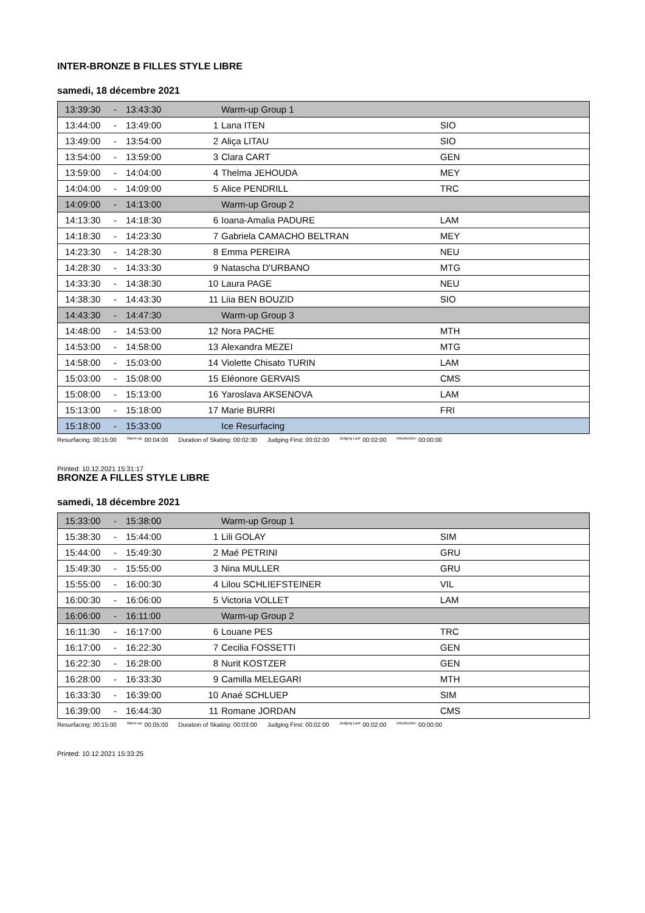INTER-BRONZE B FILLES STYLE LIBRE
samedi, 18 décembre 2021
| 13:39:30 | - | 13:43:30 | | Warm-up Group 1 | |
| 13:44:00 | - | 13:49:00 | 1 | Lana ITEN | SIO |
| 13:49:00 | - | 13:54:00 | 2 | Aliça LITAU | SIO |
| 13:54:00 | - | 13:59:00 | 3 | Clara CART | GEN |
| 13:59:00 | - | 14:04:00 | 4 | Thelma JEHOUDA | MEY |
| 14:04:00 | - | 14:09:00 | 5 | Alice PENDRILL | TRC |
| 14:09:00 | - | 14:13:00 | | Warm-up Group 2 | |
| 14:13:30 | - | 14:18:30 | 6 | Ioana-Amalia PADURE | LAM |
| 14:18:30 | - | 14:23:30 | 7 | Gabriela CAMACHO BELTRAN | MEY |
| 14:23:30 | - | 14:28:30 | 8 | Emma PEREIRA | NEU |
| 14:28:30 | - | 14:33:30 | 9 | Natascha D'URBANO | MTG |
| 14:33:30 | - | 14:38:30 | 10 | Laura PAGE | NEU |
| 14:38:30 | - | 14:43:30 | 11 | Liia BEN BOUZID | SIO |
| 14:43:30 | - | 14:47:30 | | Warm-up Group 3 | |
| 14:48:00 | - | 14:53:00 | 12 | Nora PACHE | MTH |
| 14:53:00 | - | 14:58:00 | 13 | Alexandra MEZEI | MTG |
| 14:58:00 | - | 15:03:00 | 14 | Violette Chisato TURIN | LAM |
| 15:03:00 | - | 15:08:00 | 15 | Eléonore GERVAIS | CMS |
| 15:08:00 | - | 15:13:00 | 16 | Yaroslava AKSENOVA | LAM |
| 15:13:00 | - | 15:18:00 | 17 | Marie BURRI | FRI |
| 15:18:00 | - | 15:33:00 | | Ice Resurfacing | |
Resurfacing: 00:15:00 Warm-up: 00:04:00 Duration of Skating: 00:02:30 Judging First: 00:02:00 Judging Last: 00:02:00 Introduction: 00:00:00
Printed: 10.12.2021 15:31:17
BRONZE A FILLES STYLE LIBRE
samedi, 18 décembre 2021
| 15:33:00 | - | 15:38:00 | | Warm-up Group 1 | |
| 15:38:30 | - | 15:44:00 | 1 | Lili GOLAY | SIM |
| 15:44:00 | - | 15:49:30 | 2 | Maé PETRINI | GRU |
| 15:49:30 | - | 15:55:00 | 3 | Nina MULLER | GRU |
| 15:55:00 | - | 16:00:30 | 4 | Lilou SCHLIEFSTEINER | VIL |
| 16:00:30 | - | 16:06:00 | 5 | Victoria VOLLET | LAM |
| 16:06:00 | - | 16:11:00 | | Warm-up Group 2 | |
| 16:11:30 | - | 16:17:00 | 6 | Louane PES | TRC |
| 16:17:00 | - | 16:22:30 | 7 | Cecilia FOSSETTI | GEN |
| 16:22:30 | - | 16:28:00 | 8 | Nurit KOSTZER | GEN |
| 16:28:00 | - | 16:33:30 | 9 | Camilla MELEGARI | MTH |
| 16:33:30 | - | 16:39:00 | 10 | Anaé SCHLUEP | SIM |
| 16:39:00 | - | 16:44:30 | 11 | Romane JORDAN | CMS |
Resurfacing: 00:15:00 Warm-up: 00:05:00 Duration of Skating: 00:03:00 Judging First: 00:02:00 Judging Last: 00:02:00 Introduction: 00:00:00
Printed: 10.12.2021 15:33:25